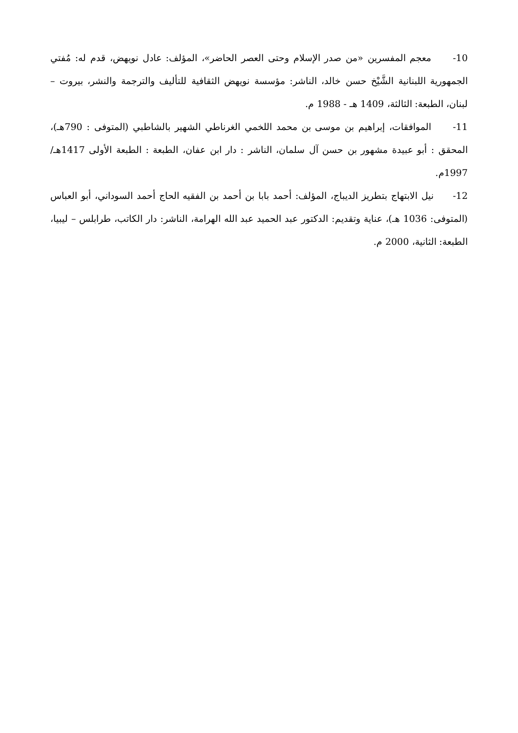10- معجم المفسرين «من صدر الإسلام وحتى العصر الحاضر»، المؤلف: عادل نويهض، قدم له: مُفتي الجمهورية اللبنانية الشَّيْخ حسن خالد، الناشر: مؤسسة نويهض الثقافية للتأليف والترجمة والنشر، بيروت – لبنان، الطبعة: الثالثة، 1409 هـ - 1988 م.
11- الموافقات، إبراهيم بن موسى بن محمد اللخمي الغرناطي الشهير بالشاطبي (المتوفى : 790هـ)، المحقق : أبو عبيدة مشهور بن حسن آل سلمان، الناشر : دار ابن عفان، الطبعة : الطبعة الأولى 1417هـ/ 1997م.
12- نيل الابتهاج بتطريز الديباج، المؤلف: أحمد بابا بن أحمد بن الفقيه الحاج أحمد السوداني، أبو العباس (المتوفى: 1036 هـ)، عناية وتقديم: الدكتور عبد الحميد عبد الله الهرامة، الناشر: دار الكاتب، طرابلس – ليبيا، الطبعة: الثانية، 2000 م.